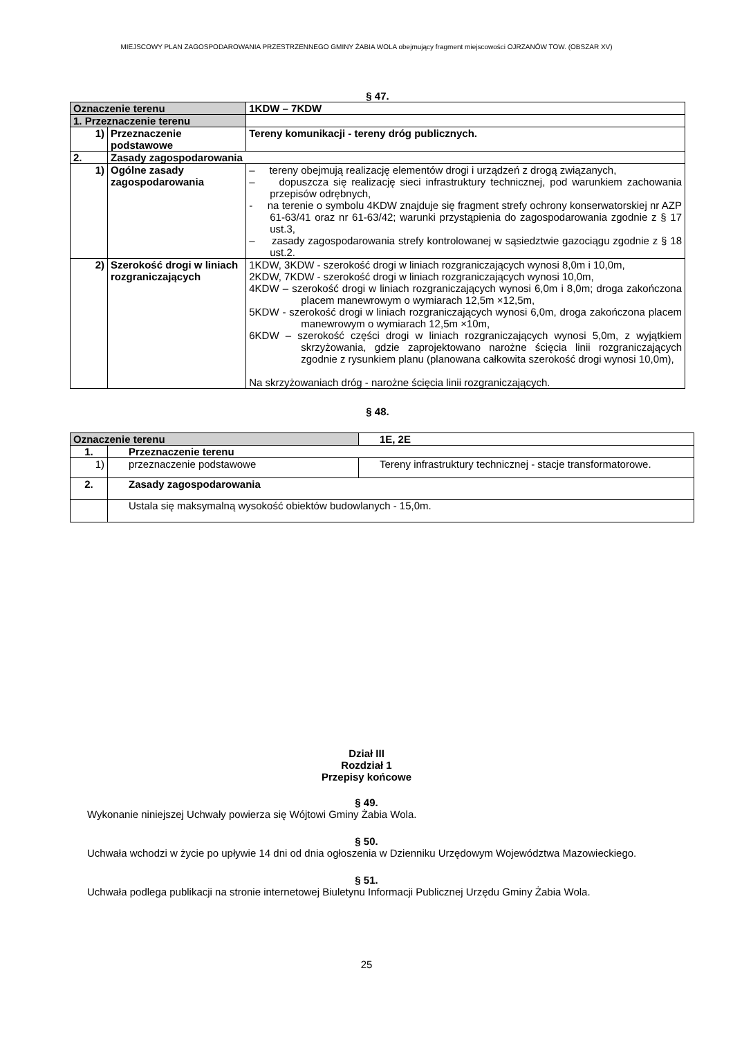MIEJSCOWY PLAN ZAGOSPODAROWANIA PRZESTRZENNEGO GMINY ŻABIA WOLA obejmujący fragment miejscowości OJRZANÓW TOW. (OBSZAR XV)
§ 47.
| Oznaczenie terenu | | 1KDW – 7KDW |
| 1. Przeznaczenie terenu | | |
| 1) | Przeznaczenie podstawowe | Tereny komunikacji - tereny dróg publicznych. |
| 2. | Zasady zagospodarowania | |
| 1) | Ogólne zasady zagospodarowania | – tereny obejmują realizację elementów drogi i urządzeń z drogą związanych, – dopuszcza się realizację sieci infrastruktury technicznej, pod warunkiem zachowania przepisów odrębnych, - na terenie o symbolu 4KDW znajduje się fragment strefy ochrony konserwatorskiej nr AZP 61-63/41 oraz nr 61-63/42; warunki przystąpienia do zagospodarowania zgodnie z § 17 ust.3, – zasady zagospodarowania strefy kontrolowanej w sąsiedztwie gazociągu zgodnie z § 18 ust.2. |
| 2) | Szerokość drogi w liniach rozgraniczających | 1KDW, 3KDW - szerokość drogi w liniach rozgraniczających wynosi 8,0m i 10,0m, 2KDW, 7KDW - szerokość drogi w liniach rozgraniczających wynosi 10,0m, 4KDW – szerokość drogi w liniach rozgraniczających wynosi 6,0m i 8,0m; droga zakończona placem manewrowym o wymiarach 12,5m ×12,5m, 5KDW - szerokość drogi w liniach rozgraniczających wynosi 6,0m, droga zakończona placem manewrowym o wymiarach 12,5m ×10m, 6KDW – szerokość części drogi w liniach rozgraniczających wynosi 5,0m, z wyjątkiem skrzyżowania, gdzie zaprojektowano narożne ścięcia linii rozgraniczających zgodnie z rysunkiem planu (planowana całkowita szerokość drogi wynosi 10,0m), Na skrzyżowaniach dróg - narożne ścięcia linii rozgraniczających. |
§ 48.
| Oznaczenie terenu | | 1E, 2E |
| 1. | Przeznaczenie terenu | |
| 1) | przeznaczenie podstawowe | Tereny infrastruktury technicznej - stacje transformatorowe. |
| 2. | Zasady zagospodarowania | |
| | Ustala się maksymalną wysokość obiektów budowlanych - 15,0m. | |
Dział III
Rozdział 1
Przepisy końcowe
§ 49.
Wykonanie niniejszej Uchwały powierza się Wójtowi Gminy Żabia Wola.
§ 50.
Uchwała wchodzi w życie po upływie 14 dni od dnia ogłoszenia w Dzienniku Urzędowym Województwa Mazowieckiego.
§ 51.
Uchwała podlega publikacji na stronie internetowej Biuletynu Informacji Publicznej Urzędu Gminy Żabia Wola.
25